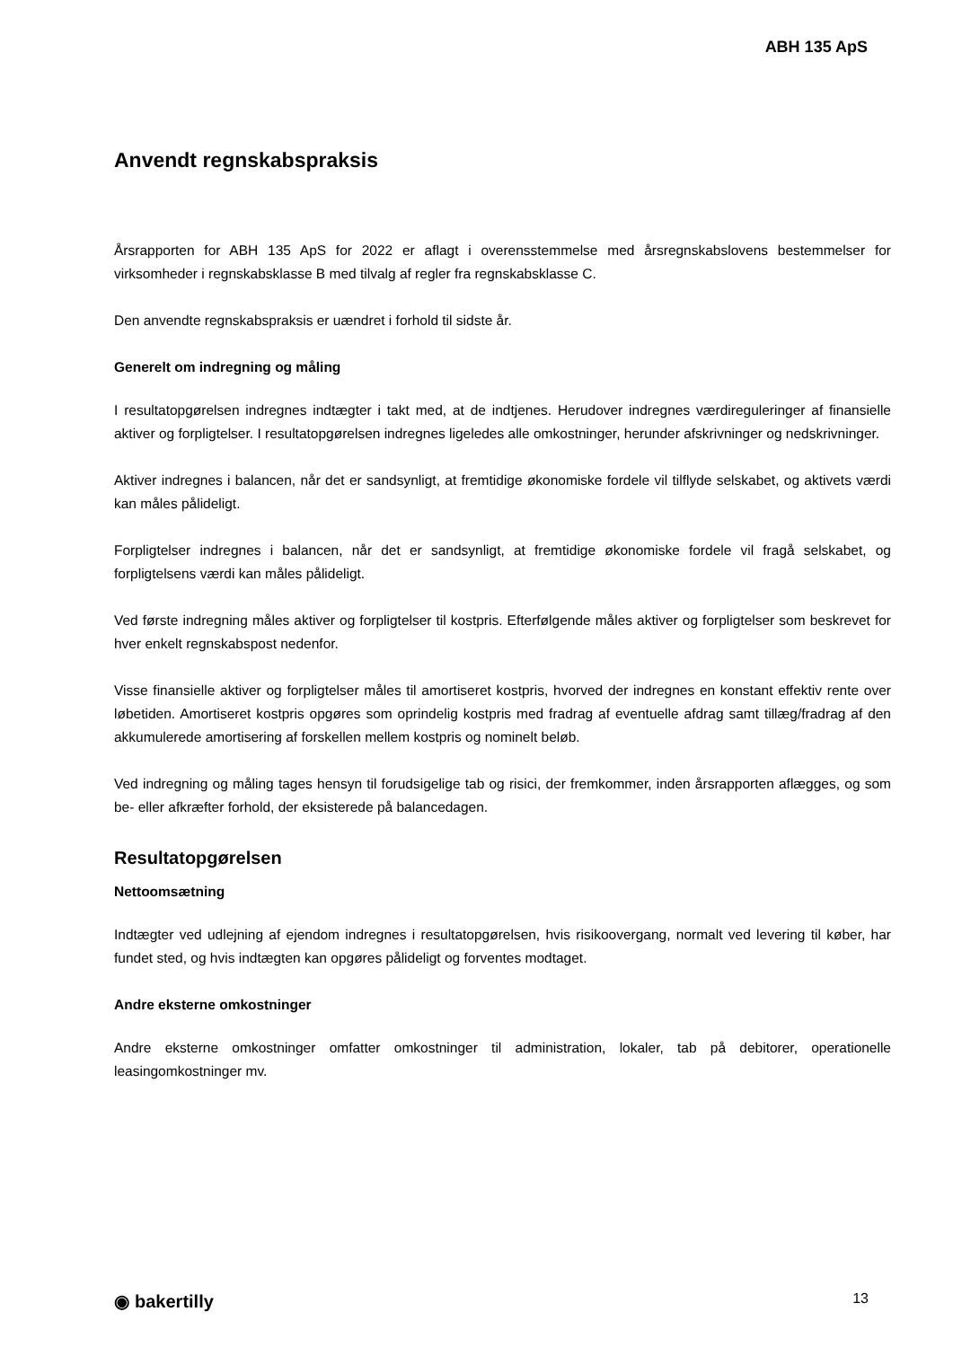ABH 135 ApS
Anvendt regnskabspraksis
Årsrapporten for ABH 135 ApS for 2022 er aflagt i overensstemmelse med årsregnskabslovens bestemmelser for virksomheder i regnskabsklasse B med tilvalg af regler fra regnskabsklasse C.
Den anvendte regnskabspraksis er uændret i forhold til sidste år.
Generelt om indregning og måling
I resultatopgørelsen indregnes indtægter i takt med, at de indtjenes. Herudover indregnes værdireguleringer af finansielle aktiver og forpligtelser. I resultatopgørelsen indregnes ligeledes alle omkostninger, herunder afskrivninger og nedskrivninger.
Aktiver indregnes i balancen, når det er sandsynligt, at fremtidige økonomiske fordele vil tilflyde selskabet, og aktivets værdi kan måles pålideligt.
Forpligtelser indregnes i balancen, når det er sandsynligt, at fremtidige økonomiske fordele vil fragå selskabet, og forpligtelsens værdi kan måles pålideligt.
Ved første indregning måles aktiver og forpligtelser til kostpris. Efterfølgende måles aktiver og forpligtelser som beskrevet for hver enkelt regnskabspost nedenfor.
Visse finansielle aktiver og forpligtelser måles til amortiseret kostpris, hvorved der indregnes en konstant effektiv rente over løbetiden. Amortiseret kostpris opgøres som oprindelig kostpris med fradrag af eventuelle afdrag samt tillæg/fradrag af den akkumulerede amortisering af forskellen mellem kostpris og nominelt beløb.
Ved indregning og måling tages hensyn til forudsigelige tab og risici, der fremkommer, inden årsrapporten aflægges, og som be- eller afkræfter forhold, der eksisterede på balancedagen.
Resultatopgørelsen
Nettoomsætning
Indtægter ved udlejning af ejendom indregnes i resultatopgørelsen, hvis risikoovergang, normalt ved levering til køber, har fundet sted, og hvis indtægten kan opgøres pålideligt og forventes modtaget.
Andre eksterne omkostninger
Andre eksterne omkostninger omfatter omkostninger til administration, lokaler, tab på debitorer, operationelle leasingomkostninger mv.
◉ bakertilly 13